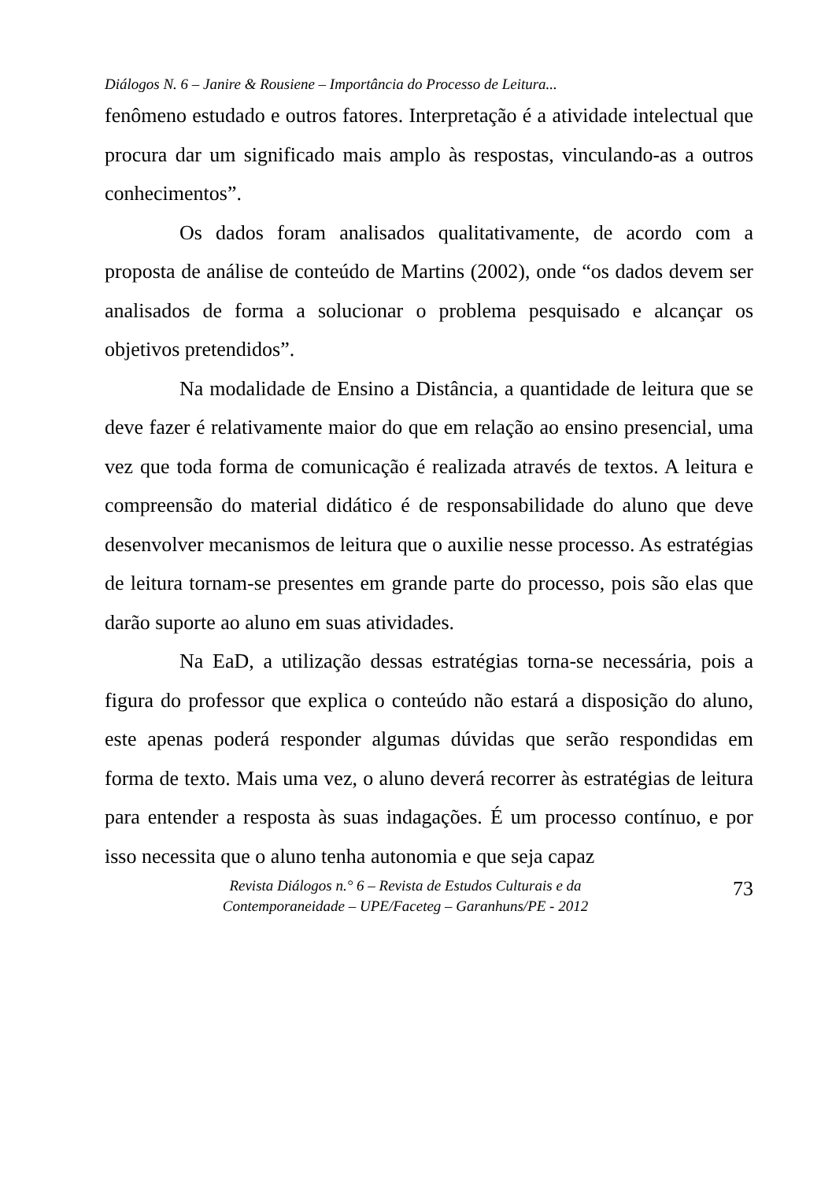Diálogos N. 6 – Janire & Rousiene – Importância do Processo de Leitura...
fenômeno estudado e outros fatores. Interpretação é a atividade intelectual que procura dar um significado mais amplo às respostas, vinculando-as a outros conhecimentos”.
Os dados foram analisados qualitativamente, de acordo com a proposta de análise de conteúdo de Martins (2002), onde “os dados devem ser analisados de forma a solucionar o problema pesquisado e alcançar os objetivos pretendidos”.
Na modalidade de Ensino a Distância, a quantidade de leitura que se deve fazer é relativamente maior do que em relação ao ensino presencial, uma vez que toda forma de comunicação é realizada através de textos. A leitura e compreensão do material didático é de responsabilidade do aluno que deve desenvolver mecanismos de leitura que o auxilie nesse processo. As estratégias de leitura tornam-se presentes em grande parte do processo, pois são elas que darão suporte ao aluno em suas atividades.
Na EaD, a utilização dessas estratégias torna-se necessária, pois a figura do professor que explica o conteúdo não estará a disposição do aluno, este apenas poderá responder algumas dúvidas que serão respondidas em forma de texto. Mais uma vez, o aluno deverá recorrer às estratégias de leitura para entender a resposta às suas indagações. É um processo contínuo, e por isso necessita que o aluno tenha autonomia e que seja capaz
Revista Diálogos n.° 6 – Revista de Estudos Culturais e da
Contemporaneidade – UPE/Faceteg – Garanhuns/PE - 2012
73